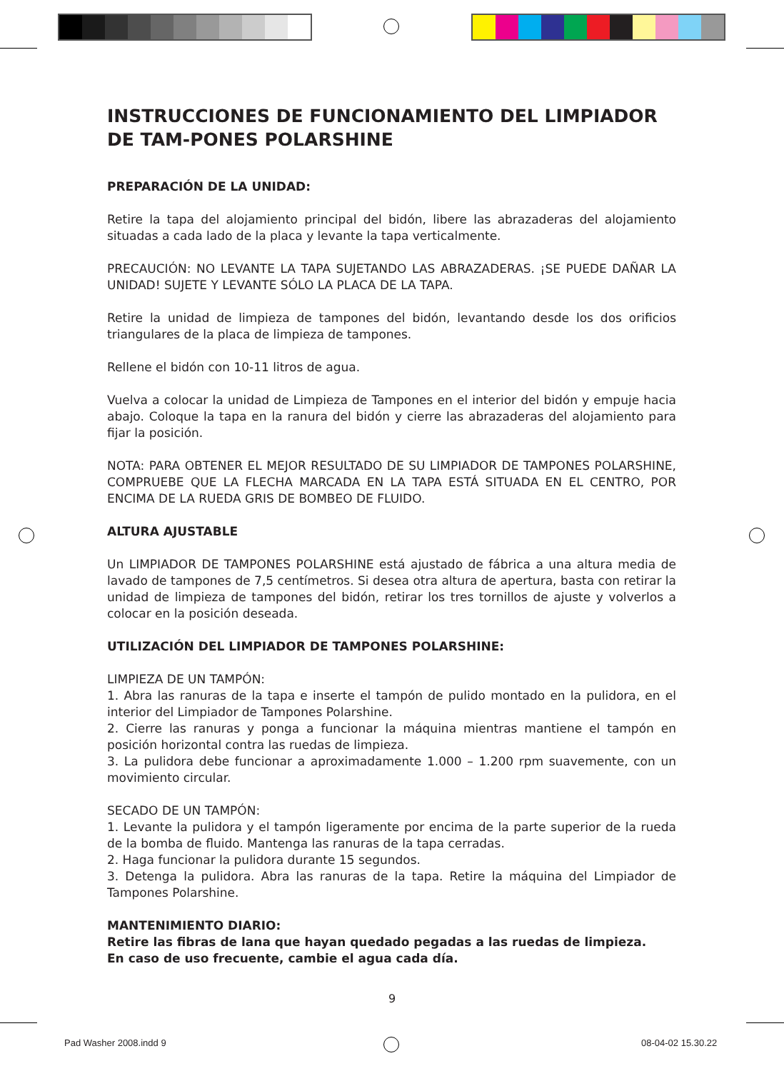INSTRUCCIONES DE FUNCIONAMIENTO DEL LIMPIADOR DE TAM-PONES POLARSHINE
PREPARACIÓN DE LA UNIDAD:
Retire la tapa del alojamiento principal del bidón, libere las abrazaderas del alojamiento situadas a cada lado de la placa y levante la tapa verticalmente.
PRECAUCIÓN: NO LEVANTE LA TAPA SUJETANDO LAS ABRAZADERAS. ¡SE PUEDE DAÑAR LA UNIDAD! SUJETE Y LEVANTE SÓLO LA PLACA DE LA TAPA.
Retire la unidad de limpieza de tampones del bidón, levantando desde los dos orificios triangulares de la placa de limpieza de tampones.
Rellene el bidón con 10-11 litros de agua.
Vuelva a colocar la unidad de Limpieza de Tampones en el interior del bidón y empuje hacia abajo. Coloque la tapa en la ranura del bidón y cierre las abrazaderas del alojamiento para fijar la posición.
NOTA: PARA OBTENER EL MEJOR RESULTADO DE SU LIMPIADOR DE TAMPONES POLARSHINE, COMPRUEBE QUE LA FLECHA MARCADA EN LA TAPA ESTÁ SITUADA EN EL CENTRO, POR ENCIMA DE LA RUEDA GRIS DE BOMBEO DE FLUIDO.
ALTURA AJUSTABLE
Un LIMPIADOR DE TAMPONES POLARSHINE está ajustado de fábrica a una altura media de lavado de tampones de 7,5 centímetros. Si desea otra altura de apertura, basta con retirar la unidad de limpieza de tampones del bidón, retirar los tres tornillos de ajuste y volverlos a colocar en la posición deseada.
UTILIZACIÓN DEL LIMPIADOR DE TAMPONES POLARSHINE:
LIMPIEZA DE UN TAMPÓN:
1. Abra las ranuras de la tapa e inserte el tampón de pulido montado en la pulidora, en el interior del Limpiador de Tampones Polarshine.
2. Cierre las ranuras y ponga a funcionar la máquina mientras mantiene el tampón en posición horizontal contra las ruedas de limpieza.
3. La pulidora debe funcionar a aproximadamente 1.000 – 1.200 rpm suavemente, con un movimiento circular.
SECADO DE UN TAMPÓN:
1. Levante la pulidora y el tampón ligeramente por encima de la parte superior de la rueda de la bomba de fluido. Mantenga las ranuras de la tapa cerradas.
2. Haga funcionar la pulidora durante 15 segundos.
3. Detenga la pulidora. Abra las ranuras de la tapa. Retire la máquina del Limpiador de Tampones Polarshine.
MANTENIMIENTO DIARIO:
Retire las fibras de lana que hayan quedado pegadas a las ruedas de limpieza.
En caso de uso frecuente, cambie el agua cada día.
9
Pad Washer 2008.indd 9 08-04-02 15.30.22